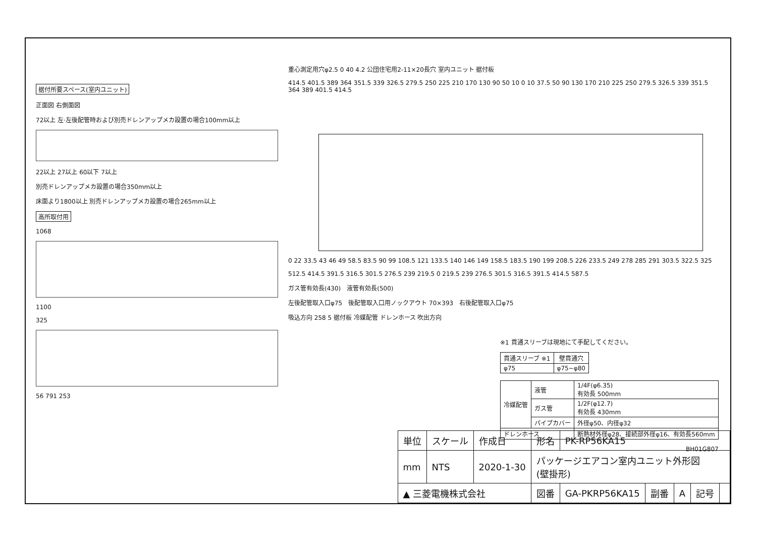据付所要スペース(室内ユニット)
正面図 右側面図
72以上 左·左後配管時および別売ドレンアップメカ設置の場合100mm以上
22以上 27以上 60以下 7以上
別売ドレンアップメカ設置の場合350mm以上
床面より1800以上 別売ドレンアップメカ設置の場合265mm以上
高所取付用
1068
1100
325
56 791 253
重心測定用穴φ2.5 0 40 4.2 公団住宅用2-11×20長穴 室内ユニット 据付板
414.5 401.5 389 364 351.5 339 326.5 279.5 250 225 210 170 130 90 50 10 0 10 37.5 50 90 130 170 210 225 250 279.5 326.5 339 351.5 364 389 401.5 414.5
0 22 33.5 43 46 49 58.5 83.5 90 99 108.5 121 133.5 140 146 149 158.5 183.5 190 199 208.5 226 233.5 249 278 285 291 303.5 322.5 325
512.5 414.5 391.5 316.5 301.5 276.5 239 219.5 0 219.5 239 276.5 301.5 316.5 391.5 414.5 587.5
ガス管有効長(430)　液管有効長(500)
左後配管取入口φ75　後配管取入口用ノックアウト 70×393　右後配管取入口φ75
吸込方向 258 5 据付板 冷媒配管 ドレンホース 吹出方向
※1 貫通スリーブは現地にて手配してください。
| 貫通スリーブ ※1 | 壁貫通穴 |
| --- | --- |
| φ75 | φ75~φ80 |
| 冷媒配管 | 液管 | 1/4F(φ6.35) 有効長 500mm |
| | ガス管 | 1/2F(φ12.7) 有効長 430mm |
| | パイプカバー | 外径φ50、内径φ32 |
| ドレンホース | | 断熱材外径φ28、接続部外径φ16、有効長560mm |
BH01G807
| 単位 | スケール | 作成日 | 形名 | PK-RP56KA15 | | | | |
| mm | NTS | 2020-1-30 | パッケージエアコン室内ユニット外形図 (壁掛形) | | | | | |
| ▲ 三菱電機株式会社 | | | 図番 | GA-PKRP56KA15 | 副番 | A | 記号 | |